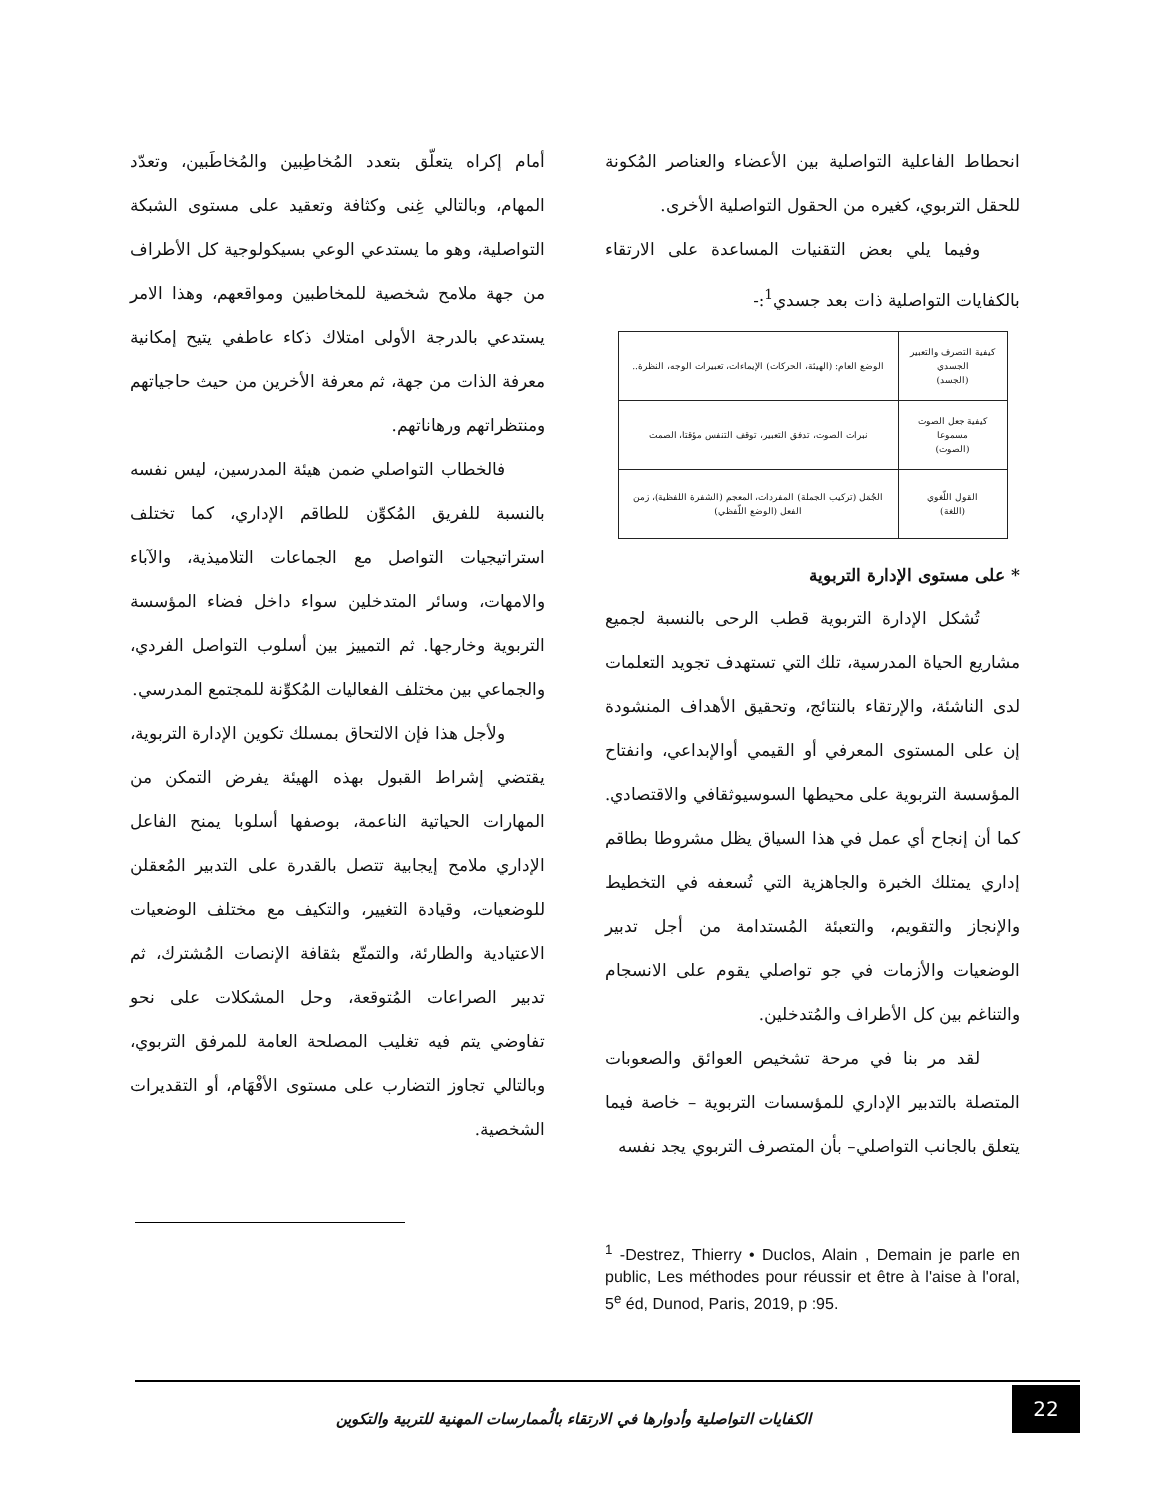انحطاط الفاعلية التواصلية بين الأعضاء والعناصر المُكونة للحقل التربوي، كغيره من الحقول التواصلية الأخرى.
وفيما يلي بعض التقنيات المساعدة على الارتقاء بالكفايات التواصلية ذات بعد جسدي<sup>1</sup>:-
| كيفية التصرف والتعبير الجسدي (الجسد) | الوضع العام: (الهيئة، الحركات) الإيماءات، تعبيرات الوجه، النظرة.. |
| كيفية جعل الصوت مسموعا (الصوت) | نبرات الصوت، تدفق التعبير، توقف التنفس مؤقتا، الصمت |
| القول اللّغوي (اللغة) | الجُمَل (تركيب الجملة) المفردات، المعجم (الشفرة اللفظية)، زمن الفعل (الوضع اللّفظي) |
* على مستوى الإدارة التربوية
تُشكل الإدارة التربوية قطب الرحى بالنسبة لجميع مشاريع الحياة المدرسية، تلك التي تستهدف تجويد التعلمات لدى الناشئة، والإرتقاء بالنتائج، وتحقيق الأهداف المنشودة إن على المستوى المعرفي أو القيمي أوالإبداعي، وانفتاح المؤسسة التربوية على محيطها السوسيوثقافي والاقتصادي. كما أن إنجاح أي عمل في هذا السياق يظل مشروطا بطاقم إداري يمتلك الخبرة والجاهزية التي تُسعفه في التخطيط والإنجاز والتقويم، والتعبئة المُستدامة من أجل تدبير الوضعيات والأزمات في جو تواصلي يقوم على الانسجام والتناغم بين كل الأطراف والمُتدخلين.
لقد مر بنا في مرحة تشخيص العوائق والصعوبات المتصلة بالتدبير الإداري للمؤسسات التربوية – خاصة فيما يتعلق بالجانب التواصلي– بأن المتصرف التربوي يجد نفسه
<sup>1</sup> -Destrez, Thierry • Duclos, Alain , Demain je parle en public, Les méthodes pour réussir et être à l'aise à l'oral, 5<sup>e</sup> éd, Dunod, Paris, 2019, p :95.
أمام إكراه يتعلّق بتعدد المُخاطِبين والمُخاطَبين، وتعدّد المهام، وبالتالي غِنى وكثافة وتعقيد على مستوى الشبكة التواصلية، وهو ما يستدعي الوعي بسيكولوجية كل الأطراف من جهة ملامح شخصية للمخاطبين ومواقعهم، وهذا الامر يستدعي بالدرجة الأولى امتلاك ذكاء عاطفي يتيح إمكانية معرفة الذات من جهة، ثم معرفة الأخرين من حيث حاجياتهم ومنتظراتهم ورهاناتهم.
فالخطاب التواصلي ضمن هيئة المدرسين، ليس نفسه بالنسبة للفريق المُكوِّن للطاقم الإداري، كما تختلف استراتيجيات التواصل مع الجماعات التلاميذية، والآباء والامهات، وسائر المتدخلين سواء داخل فضاء المؤسسة التربوية وخارجها. ثم التمييز بين أسلوب التواصل الفردي، والجماعي بين مختلف الفعاليات المُكوِّنة للمجتمع المدرسي.
ولأجل هذا فإن الالتحاق بمسلك تكوين الإدارة التربوية، يقتضي إشراط القبول بهذه الهيئة يفرض التمكن من المهارات الحياتية الناعمة، بوصفها أسلوبا يمنح الفاعل الإداري ملامح إيجابية تتصل بالقدرة على التدبير المُعقلن للوضعيات، وقيادة التغيير، والتكيف مع مختلف الوضعيات الاعتيادية والطارئة، والتمتّع بثقافة الإنصات المُشترك، ثم تدبير الصراعات المُتوقعة، وحل المشكلات على نحو تفاوضي يتم فيه تغليب المصلحة العامة للمرفق التربوي، وبالتالي تجاوز التضارب على مستوى الأفْهَام، أو التقديرات الشخصية.
22
الكفايات التواصلية وأدوارها في الارتقاء بالُممارسات المهنية للتربية والتكوين